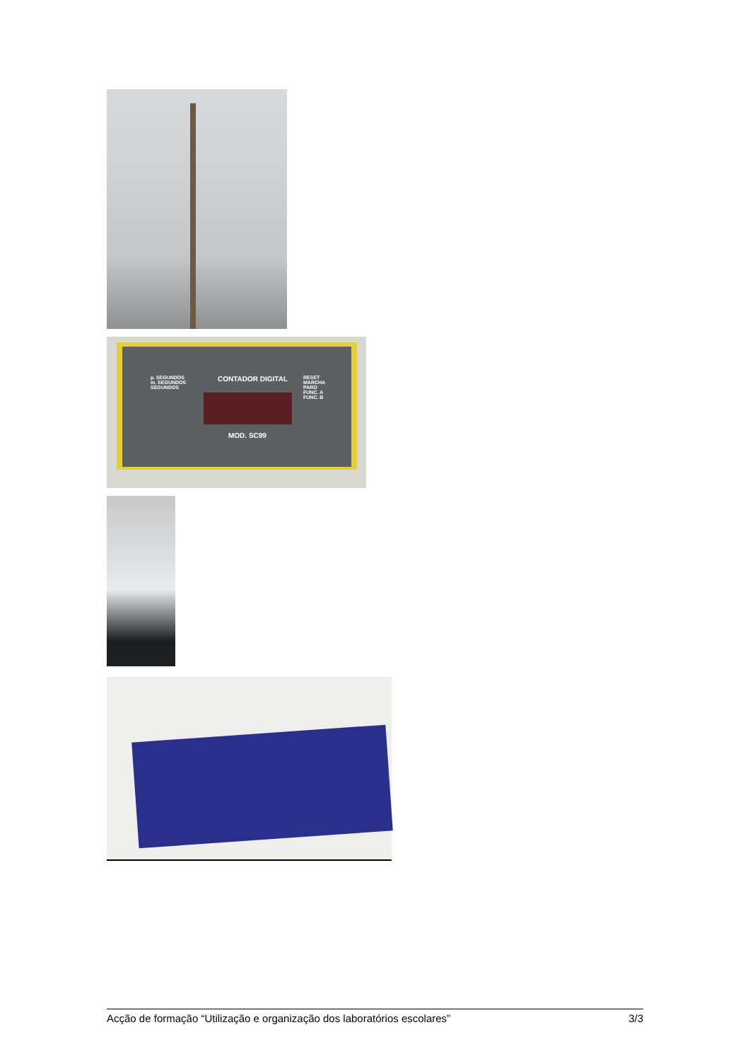CONTADOR DIGITAL
µ. SEGUNDOS
m. SEGUNDOS
SEGUNDOS
RESET
MARCHA
PARO
FUNC. A
FUNC. B
MOD. SC99
Acção de formação “Utilização e organização dos laboratórios escolares” 3/3